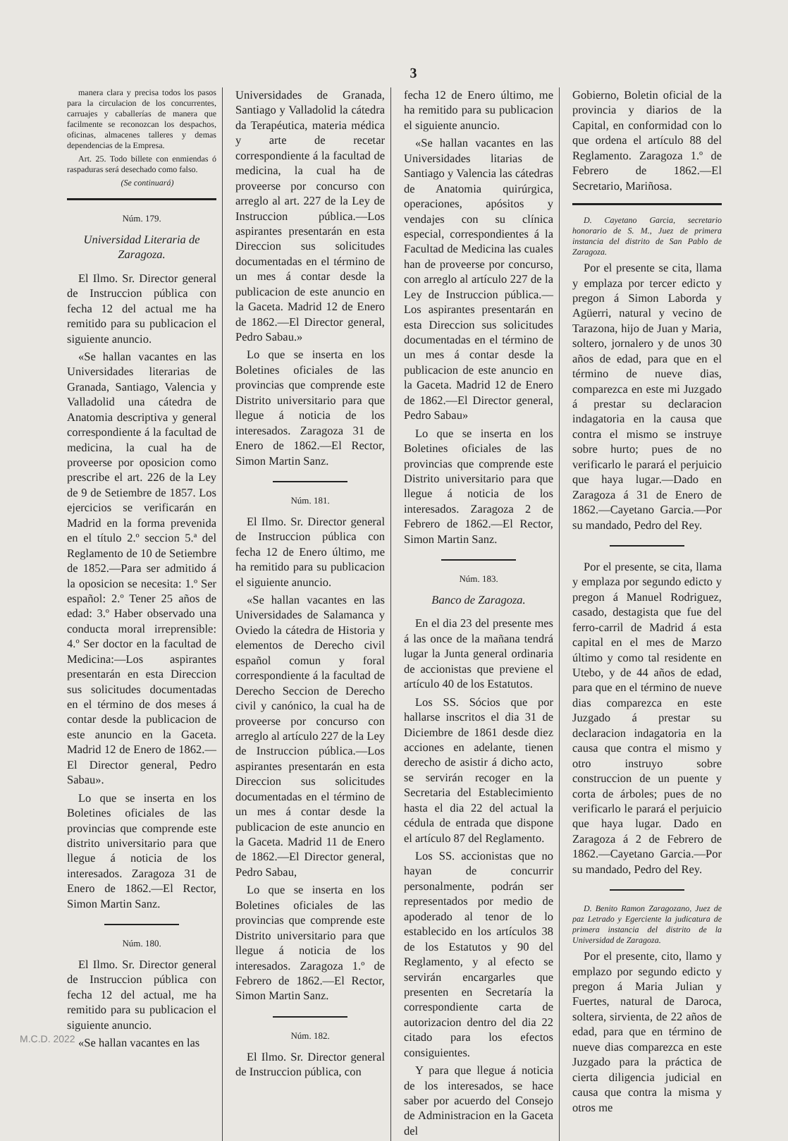3
manera clara y precisa todos los pasos para la circulacion de los concurrentes, carruajes y caballerías de manera que facilmente se reconozcan los despachos, oficinas, almacenes talleres y demas dependencias de la Empresa.
Art. 25. Todo billete con enmiendas ó raspaduras será desechado como falso.
(Se continuará)
Núm. 179.
Universidad Literaria de Zaragoza.
El Ilmo. Sr. Director general de Instruccion pública con fecha 12 del actual me ha remitido para su publicacion el siguiente anuncio.
«Se hallan vacantes en las Universidades literarias de Granada, Santiago, Valencia y Valladolid una cátedra de Anatomia descriptiva y general correspondiente á la facultad de medicina, la cual ha de proveerse por oposicion como prescribe el art. 226 de la Ley de 9 de Setiembre de 1857. Los ejercicios se verificarán en Madrid en la forma prevenida en el título 2.º seccion 5.ª del Reglamento de 10 de Setiembre de 1852.—Para ser admitido á la oposicion se necesita: 1.º Ser español: 2.º Tener 25 años de edad: 3.º Haber observado una conducta moral irreprensible: 4.º Ser doctor en la facultad de Medicina:—Los aspirantes presentarán en esta Direccion sus solicitudes documentadas en el término de dos meses á contar desde la publicacion de este anuncio en la Gaceta. Madrid 12 de Enero de 1862.—El Director general, Pedro Sabau».
Lo que se inserta en los Boletines oficiales de las provincias que comprende este distrito universitario para que llegue á noticia de los interesados. Zaragoza 31 de Enero de 1862.—El Rector, Simon Martin Sanz.
Núm. 180.
El Ilmo. Sr. Director general de Instruccion pública con fecha 12 del actual, me ha remitido para su publicacion el siguiente anuncio.
«Se hallan vacantes en las
Universidades de Granada, Santiago y Valladolid la cátedra da Terapéutica, materia médica y arte de recetar correspondiente á la facultad de medicina, la cual ha de proveerse por concurso con arreglo al art. 227 de la Ley de Instruccion pública.—Los aspirantes presentarán en esta Direccion sus solicitudes documentadas en el término de un mes á contar desde la publicacion de este anuncio en la Gaceta. Madrid 12 de Enero de 1862.—El Director general, Pedro Sabau.»
Lo que se inserta en los Boletines oficiales de las provincias que comprende este Distrito universitario para que llegue á noticia de los interesados. Zaragoza 31 de Enero de 1862.—El Rector, Simon Martin Sanz.
Núm. 181.
El Ilmo. Sr. Director general de Instruccion pública con fecha 12 de Enero último, me ha remitido para su publicacion el siguiente anuncio.
«Se hallan vacantes en las Universidades de Salamanca y Oviedo la cátedra de Historia y elementos de Derecho civil español comun y foral correspondiente á la facultad de Derecho Seccion de Derecho civil y canónico, la cual ha de proveerse por concurso con arreglo al artículo 227 de la Ley de Instruccion pública.—Los aspirantes presentarán en esta Direccion sus solicitudes documentadas en el término de un mes á contar desde la publicacion de este anuncio en la Gaceta. Madrid 11 de Enero de 1862.—El Director general, Pedro Sabau,
Lo que se inserta en los Boletines oficiales de las provincias que comprende este Distrito universitario para que llegue á noticia de los interesados. Zaragoza 1.º de Febrero de 1862.—El Rector, Simon Martin Sanz.
Núm. 182.
El Ilmo. Sr. Director general de Instruccion pública, con
fecha 12 de Enero último, me ha remitido para su publicacion el siguiente anuncio.
«Se hallan vacantes en las Universidades litarias de Santiago y Valencia las cátedras de Anatomia quirúrgica, operaciones, apósitos y vendajes con su clínica especial, correspondientes á la Facultad de Medicina las cuales han de proveerse por concurso, con arreglo al artículo 227 de la Ley de Instruccion pública.—Los aspirantes presentarán en esta Direccion sus solicitudes documentadas en el término de un mes á contar desde la publicacion de este anuncio en la Gaceta. Madrid 12 de Enero de 1862.—El Director general, Pedro Sabau»
Lo que se inserta en los Boletines oficiales de las provincias que comprende este Distrito universitario para que llegue á noticia de los interesados. Zaragoza 2 de Febrero de 1862.—El Rector, Simon Martin Sanz.
Núm. 183.
Banco de Zaragoza.
En el dia 23 del presente mes á las once de la mañana tendrá lugar la Junta general ordinaria de accionistas que previene el artículo 40 de los Estatutos.
Los SS. Sócios que por hallarse inscritos el dia 31 de Diciembre de 1861 desde diez acciones en adelante, tienen derecho de asistir á dicho acto, se servirán recoger en la Secretaria del Establecimiento hasta el dia 22 del actual la cédula de entrada que dispone el artículo 87 del Reglamento.
Los SS. accionistas que no hayan de concurrir personalmente, podrán ser representados por medio de apoderado al tenor de lo establecido en los artículos 38 de los Estatutos y 90 del Reglamento, y al efecto se servirán encargarles que presenten en Secretaría la correspondiente carta de autorizacion dentro del dia 22 citado para los efectos consiguientes.
Y para que llegue á noticia de los interesados, se hace saber por acuerdo del Consejo de Administracion en la Gaceta del
Gobierno, Boletin oficial de la provincia y diarios de la Capital, en conformidad con lo que ordena el artículo 88 del Reglamento. Zaragoza 1.º de Febrero de 1862.—El Secretario, Mariñosa.
D. Cayetano Garcia, secretario honorario de S. M., Juez de primera instancia del distrito de San Pablo de Zaragoza.
Por el presente se cita, llama y emplaza por tercer edicto y pregon á Simon Laborda y Agüerri, natural y vecino de Tarazona, hijo de Juan y Maria, soltero, jornalero y de unos 30 años de edad, para que en el término de nueve dias, comparezca en este mi Juzgado á prestar su declaracion indagatoria en la causa que contra el mismo se instruye sobre hurto; pues de no verificarlo le parará el perjuicio que haya lugar.—Dado en Zaragoza á 31 de Enero de 1862.—Cayetano Garcia.—Por su mandado, Pedro del Rey.
Por el presente, se cita, llama y emplaza por segundo edicto y pregon á Manuel Rodriguez, casado, destagista que fue del ferro-carril de Madrid á esta capital en el mes de Marzo último y como tal residente en Utebo, y de 44 años de edad, para que en el término de nueve dias comparezca en este Juzgado á prestar su declaracion indagatoria en la causa que contra el mismo y otro instruyo sobre construccion de un puente y corta de árboles; pues de no verificarlo le parará el perjuicio que haya lugar. Dado en Zaragoza á 2 de Febrero de 1862.—Cayetano Garcia.—Por su mandado, Pedro del Rey.
D. Benito Ramon Zaragozano, Juez de paz Letrado y Egerciente la judicatura de primera instancia del distrito de la Universidad de Zaragoza.
Por el presente, cito, llamo y emplazo por segundo edicto y pregon á Maria Julian y Fuertes, natural de Daroca, soltera, sirvienta, de 22 años de edad, para que en término de nueve dias comparezca en este Juzgado para la práctica de cierta diligencia judicial en causa que contra la misma y otros me
M.C.D. 2022